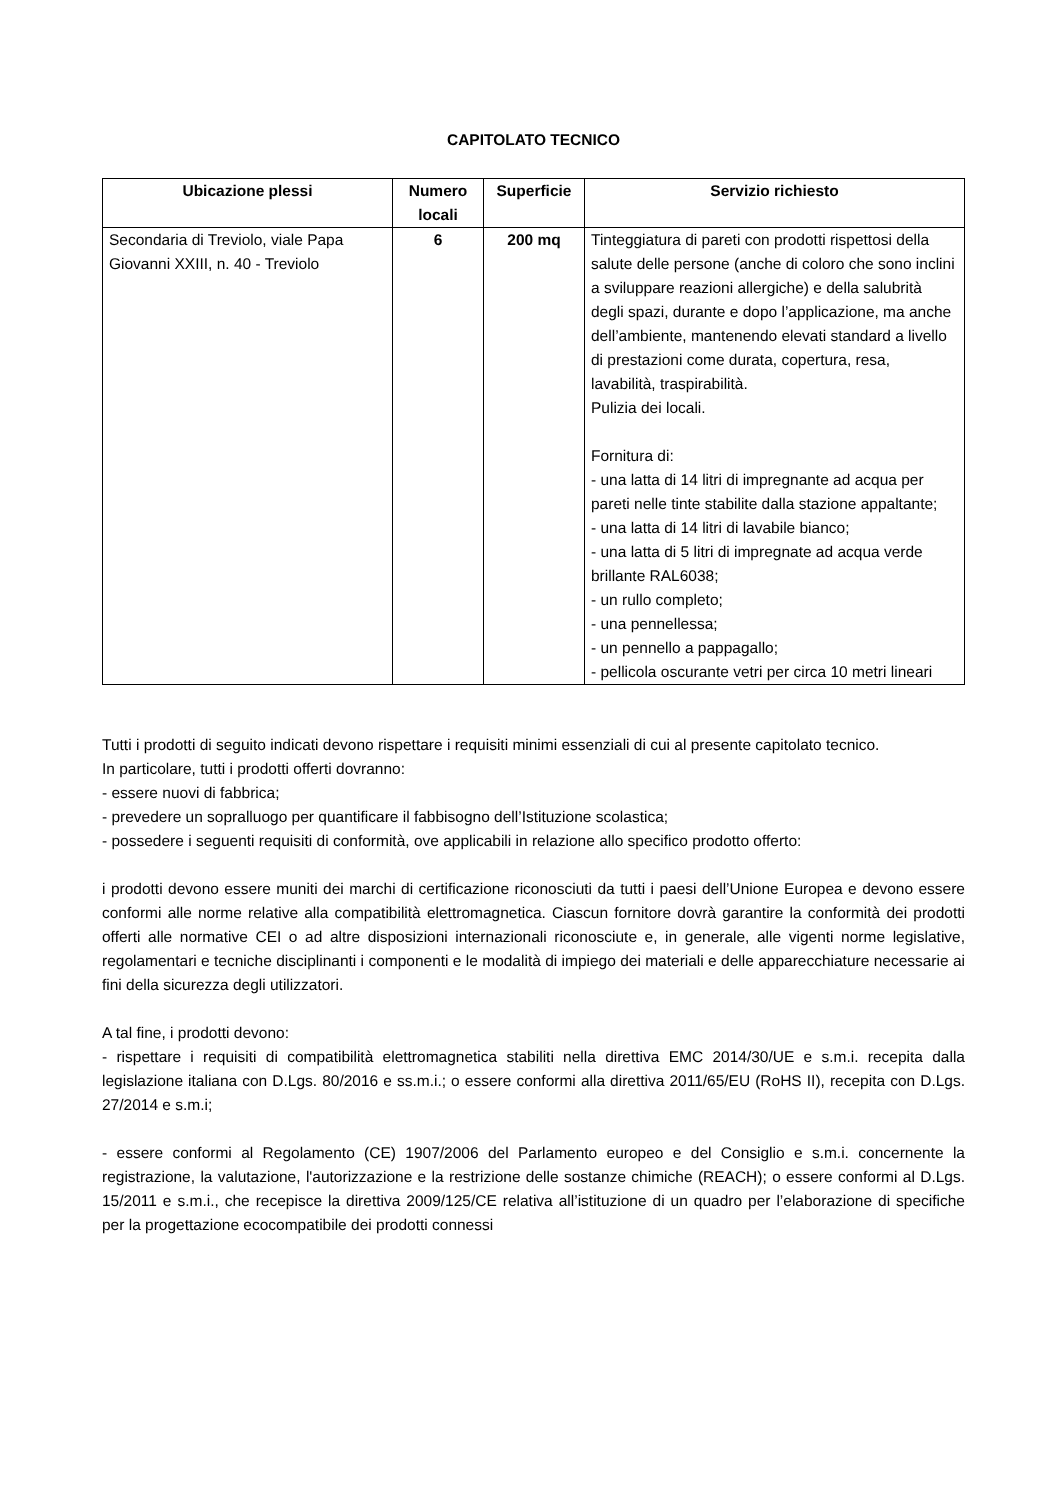CAPITOLATO TECNICO
| Ubicazione plessi | Numero locali | Superficie | Servizio richiesto |
| --- | --- | --- | --- |
| Secondaria di Treviolo, viale Papa Giovanni XXIII, n. 40 - Treviolo | 6 | 200 mq | Tinteggiatura di pareti con prodotti rispettosi della salute delle persone (anche di coloro che sono inclini a sviluppare reazioni allergiche) e della salubrità degli spazi, durante e dopo l’applicazione, ma anche dell’ambiente, mantenendo elevati standard a livello di prestazioni come durata, copertura, resa, lavabilità, traspirabilità. Pulizia dei locali. Fornitura di: - una latta di 14 litri di impregnante ad acqua per pareti nelle tinte stabilite dalla stazione appaltante; - una latta di 14 litri di lavabile bianco; - una latta di 5 litri di impregnate ad acqua verde brillante RAL6038; - un rullo completo; - una pennellessa; - un pennello a pappagallo; - pellicola oscurante vetri per circa 10 metri lineari |
Tutti i prodotti di seguito indicati devono rispettare i requisiti minimi essenziali di cui al presente capitolato tecnico.
In particolare, tutti i prodotti offerti dovranno:
- essere nuovi di fabbrica;
- prevedere un sopralluogo per quantificare il fabbisogno dell’Istituzione scolastica;
- possedere i seguenti requisiti di conformità, ove applicabili in relazione allo specifico prodotto offerto:
i prodotti devono essere muniti dei marchi di certificazione riconosciuti da tutti i paesi dell’Unione Europea e devono essere conformi alle norme relative alla compatibilità elettromagnetica. Ciascun fornitore dovrà garantire la conformità dei prodotti offerti alle normative CEI o ad altre disposizioni internazionali riconosciute e, in generale, alle vigenti norme legislative, regolamentari e tecniche disciplinanti i componenti e le modalità di impiego dei materiali e delle apparecchiature necessarie ai fini della sicurezza degli utilizzatori.
A tal fine, i prodotti devono:
- rispettare i requisiti di compatibilità elettromagnetica stabiliti nella direttiva EMC 2014/30/UE e s.m.i. recepita dalla legislazione italiana con D.Lgs. 80/2016 e ss.m.i.; o essere conformi alla direttiva 2011/65/EU (RoHS II), recepita con D.Lgs. 27/2014 e s.m.i;
- essere conformi al Regolamento (CE) 1907/2006 del Parlamento europeo e del Consiglio e s.m.i. concernente la registrazione, la valutazione, l'autorizzazione e la restrizione delle sostanze chimiche (REACH); o essere conformi al D.Lgs. 15/2011 e s.m.i., che recepisce la direttiva 2009/125/CE relativa all’istituzione di un quadro per l’elaborazione di specifiche per la progettazione ecocompatibile dei prodotti connessi